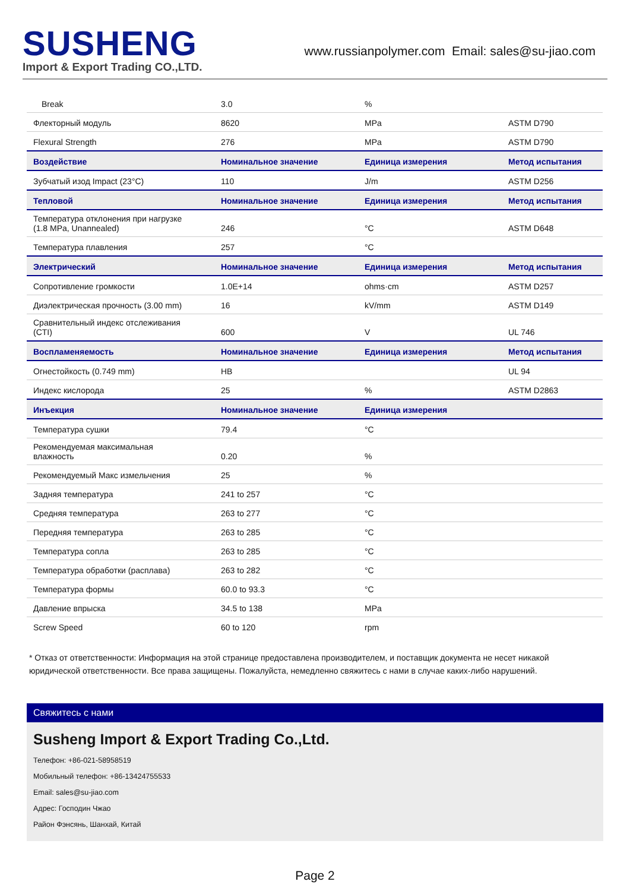SUSHENG
Import & Export Trading CO.,LTD.
www.russianpolymer.com Email: sales@su-jiao.com
| Break | 3.0 | % | |
| Флекторный модуль | 8620 | MPa | ASTM D790 |
| Flexural Strength | 276 | MPa | ASTM D790 |
| Воздействие | Номинальное значение | Единица измерения | Метод испытания |
| Зубчатый изод Impact (23°C) | 110 | J/m | ASTM D256 |
| Тепловой | Номинальное значение | Единица измерения | Метод испытания |
| Температура отклонения при нагрузке (1.8 MPa, Unannealed) | 246 | °C | ASTM D648 |
| Температура плавления | 257 | °C | |
| Электрический | Номинальное значение | Единица измерения | Метод испытания |
| Сопротивление громкости | 1.0E+14 | ohms·cm | ASTM D257 |
| Диэлектрическая прочность (3.00 mm) | 16 | kV/mm | ASTM D149 |
| Сравнительный индекс отслеживания (CTI) | 600 | V | UL 746 |
| Воспламеняемость | Номинальное значение | Единица измерения | Метод испытания |
| Огнестойкость (0.749 mm) | HB | | UL 94 |
| Индекс кислорода | 25 | % | ASTM D2863 |
| Инъекция | Номинальное значение | Единица измерения | |
| Температура сушки | 79.4 | °C | |
| Рекомендуемая максимальная влажность | 0.20 | % | |
| Рекомендуемый Макс измельчения | 25 | % | |
| Задняя температура | 241 to 257 | °C | |
| Средняя температура | 263 to 277 | °C | |
| Передняя температура | 263 to 285 | °C | |
| Температура сопла | 263 to 285 | °C | |
| Температура обработки (расплава) | 263 to 282 | °C | |
| Температура формы | 60.0 to 93.3 | °C | |
| Давление впрыска | 34.5 to 138 | MPa | |
| Screw Speed | 60 to 120 | rpm | |
* Отказ от ответственности: Информация на этой странице предоставлена производителем, и поставщик документа не несет никакой юридической ответственности. Все права защищены. Пожалуйста, немедленно свяжитесь с нами в случае каких-либо нарушений.
Свяжитесь с нами
Susheng Import & Export Trading Co.,Ltd.
Телефон: +86-021-58958519
Мобильный телефон: +86-13424755533
Email: sales@su-jiao.com
Адрес: Господин Чжао
Район Фэнсянь, Шанхай, Китай
Page 2